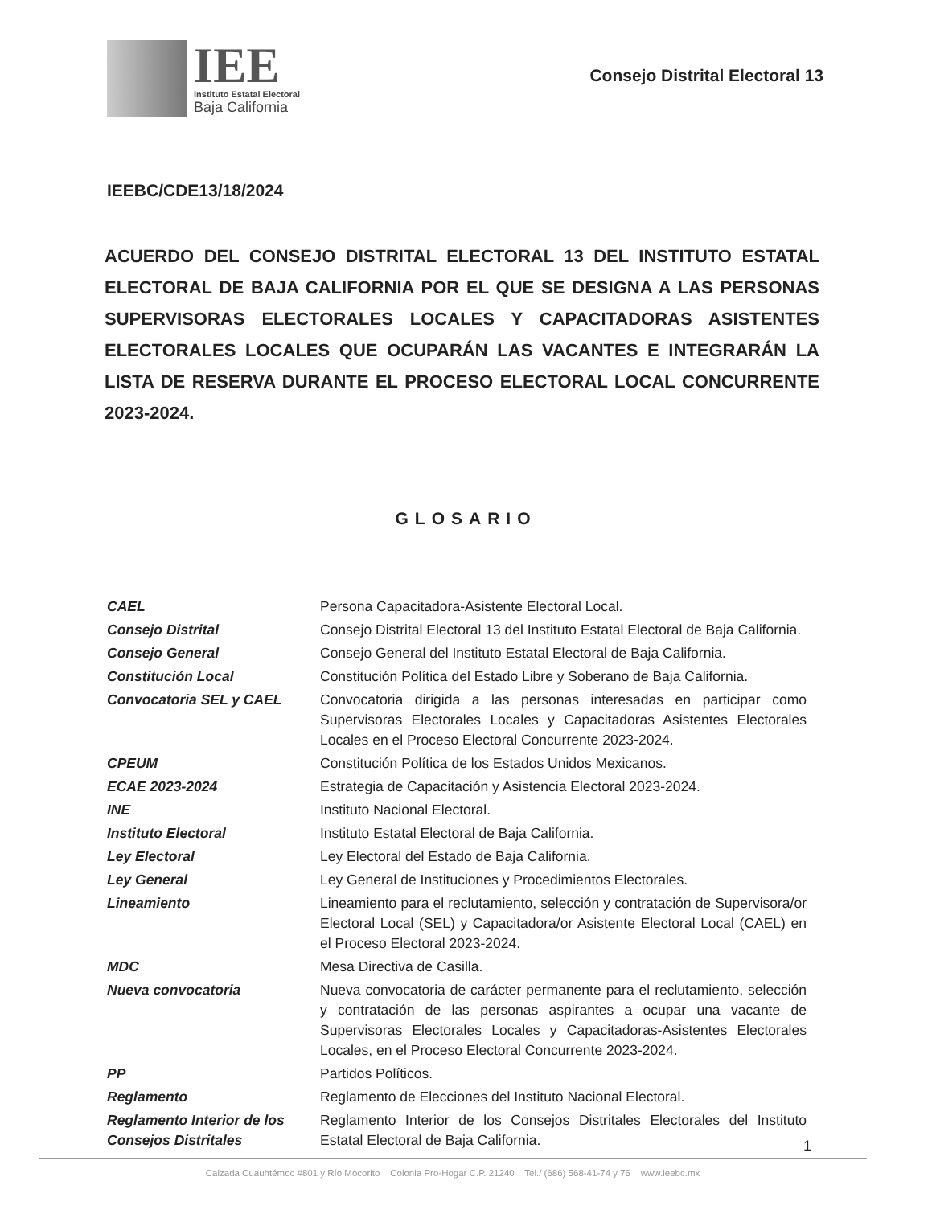IEE
Instituto Estatal Electoral
Baja California
Consejo Distrital Electoral 13
IEEBC/CDE13/18/2024
ACUERDO DEL CONSEJO DISTRITAL ELECTORAL 13 DEL INSTITUTO ESTATAL ELECTORAL DE BAJA CALIFORNIA POR EL QUE SE DESIGNA A LAS PERSONAS SUPERVISORAS ELECTORALES LOCALES Y CAPACITADORAS ASISTENTES ELECTORALES LOCALES QUE OCUPARÁN LAS VACANTES E INTEGRARÁN LA LISTA DE RESERVA DURANTE EL PROCESO ELECTORAL LOCAL CONCURRENTE 2023-2024.
GLOSARIO
| CAEL | Persona Capacitadora-Asistente Electoral Local. |
| Consejo Distrital | Consejo Distrital Electoral 13 del Instituto Estatal Electoral de Baja California. |
| Consejo General | Consejo General del Instituto Estatal Electoral de Baja California. |
| Constitución Local | Constitución Política del Estado Libre y Soberano de Baja California. |
| Convocatoria SEL y CAEL | Convocatoria dirigida a las personas interesadas en participar como Supervisoras Electorales Locales y Capacitadoras Asistentes Electorales Locales en el Proceso Electoral Concurrente 2023-2024. |
| CPEUM | Constitución Política de los Estados Unidos Mexicanos. |
| ECAE 2023-2024 | Estrategia de Capacitación y Asistencia Electoral 2023-2024. |
| INE | Instituto Nacional Electoral. |
| Instituto Electoral | Instituto Estatal Electoral de Baja California. |
| Ley Electoral | Ley Electoral del Estado de Baja California. |
| Ley General | Ley General de Instituciones y Procedimientos Electorales. |
| Lineamiento | Lineamiento para el reclutamiento, selección y contratación de Supervisora/or Electoral Local (SEL) y Capacitadora/or Asistente Electoral Local (CAEL) en el Proceso Electoral 2023-2024. |
| MDC | Mesa Directiva de Casilla. |
| Nueva convocatoria | Nueva convocatoria de carácter permanente para el reclutamiento, selección y contratación de las personas aspirantes a ocupar una vacante de Supervisoras Electorales Locales y Capacitadoras-Asistentes Electorales Locales, en el Proceso Electoral Concurrente 2023-2024. |
| PP | Partidos Políticos. |
| Reglamento | Reglamento de Elecciones del Instituto Nacional Electoral. |
| Reglamento Interior de los Consejos Distritales | Reglamento Interior de los Consejos Distritales Electorales del Instituto Estatal Electoral de Baja California. |
1
Calzada Cuauhtémoc #801 y Río Mocorito Colonia Pro-Hogar C.P. 21240 Tel./ (686) 568-41-74 y 76 www.ieebc.mx